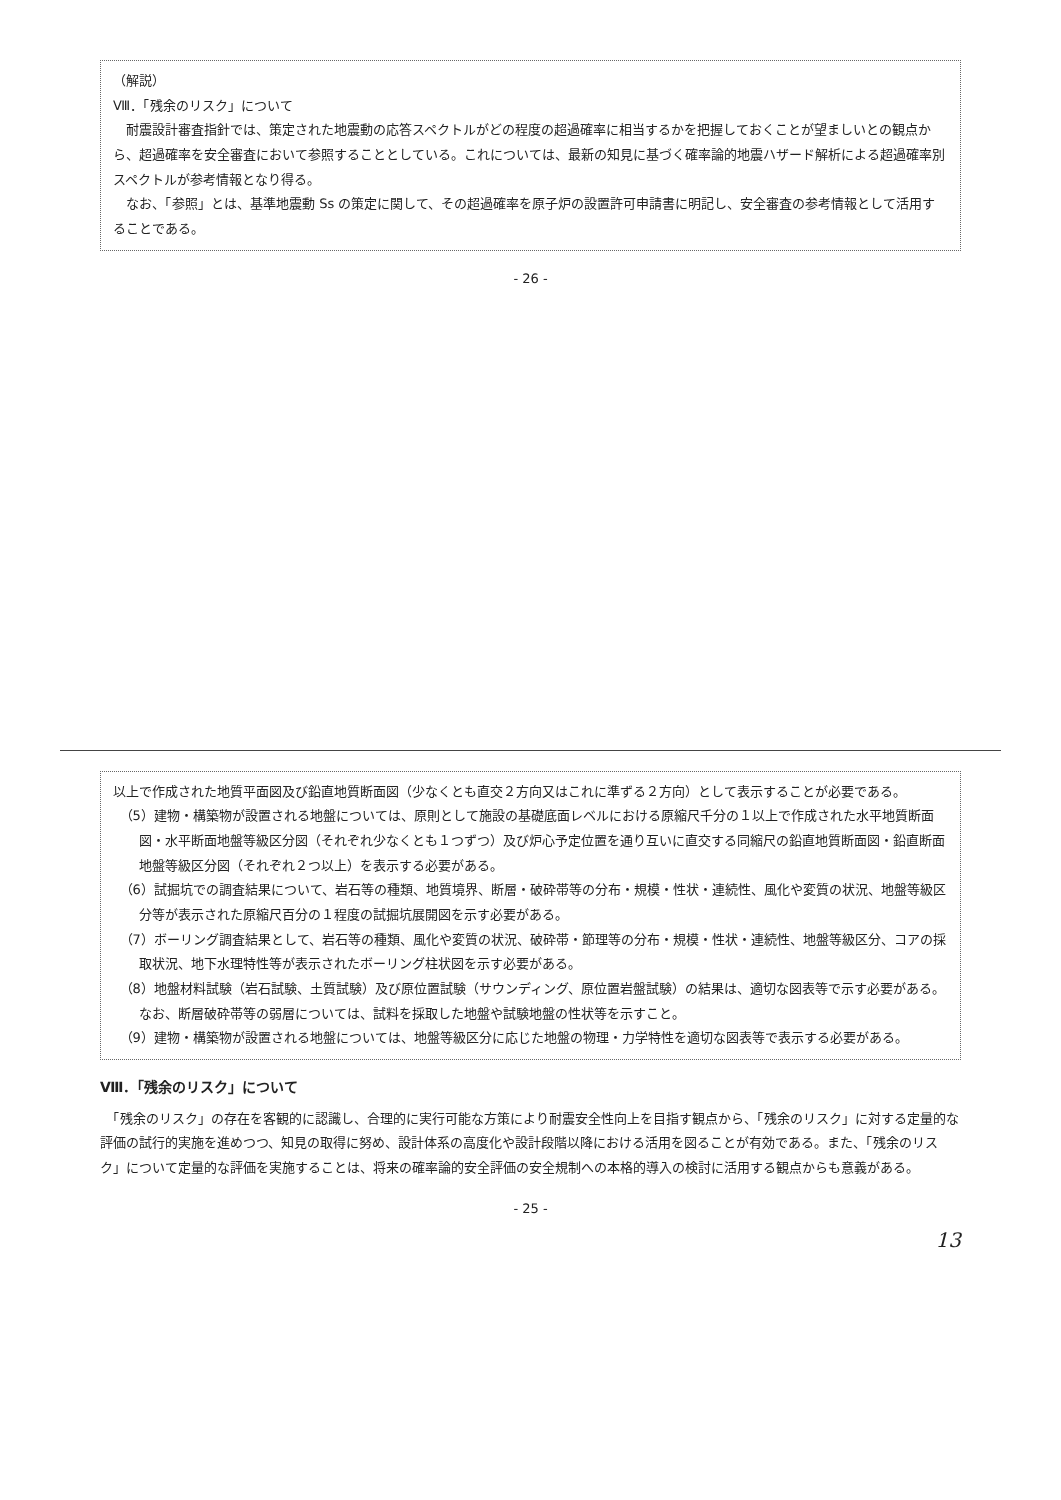以上で作成された地質平面図及び鉛直地質断面図（少なくとも直交２方向又はこれに準ずる２方向）として表示することが必要である。
（5）建物・構築物が設置される地盤については、原則として施設の基礎底面レベルにおける原縮尺千分の１以上で作成された水平地質断面図・水平断面地盤等級区分図（それぞれ少なくとも１つずつ）及び炉心予定位置を通り互いに直交する同縮尺の鉛直地質断面図・鉛直断面地盤等級区分図（それぞれ２つ以上）を表示する必要がある。
（6）試掘坑での調査結果について、岩石等の種類、地質境界、断層・破砕帯等の分布・規模・性状・連続性、風化や変質の状況、地盤等級区分等が表示された原縮尺百分の１程度の試掘坑展開図を示す必要がある。
（7）ボーリング調査結果として、岩石等の種類、風化や変質の状況、破砕帯・節理等の分布・規模・性状・連続性、地盤等級区分、コアの採取状況、地下水理特性等が表示されたボーリング柱状図を示す必要がある。
（8）地盤材料試験（岩石試験、土質試験）及び原位置試験（サウンディング、原位置岩盤試験）の結果は、適切な図表等で示す必要がある。なお、断層破砕帯等の弱層については、試料を採取した地盤や試験地盤の性状等を示すこと。
（9）建物・構築物が設置される地盤については、地盤等級区分に応じた地盤の物理・力学特性を適切な図表等で表示する必要がある。
Ⅷ．「残余のリスク」について
　「残余のリスク」の存在を客観的に認識し、合理的に実行可能な方策により耐震安全性向上を目指す観点から、「残余のリスク」に対する定量的な評価の試行的実施を進めつつ、知見の取得に努め、設計体系の高度化や設計段階以降における活用を図ることが有効である。また、「残余のリスク」について定量的な評価を実施することは、将来の確率論的安全評価の安全規制への本格的導入の検討に活用する観点からも意義がある。
- 25 -
13
（解説）
Ⅷ．「残余のリスク」について
　耐震設計審査指針では、策定された地震動の応答スペクトルがどの程度の超過確率に相当するかを把握しておくことが望ましいとの観点から、超過確率を安全審査において参照することとしている。これについては、最新の知見に基づく確率論的地震ハザード解析による超過確率別スペクトルが参考情報となり得る。
　なお、「参照」とは、基準地震動 Ss の策定に関して、その超過確率を原子炉の設置許可申請書に明記し、安全審査の参考情報として活用することである。
- 26 -